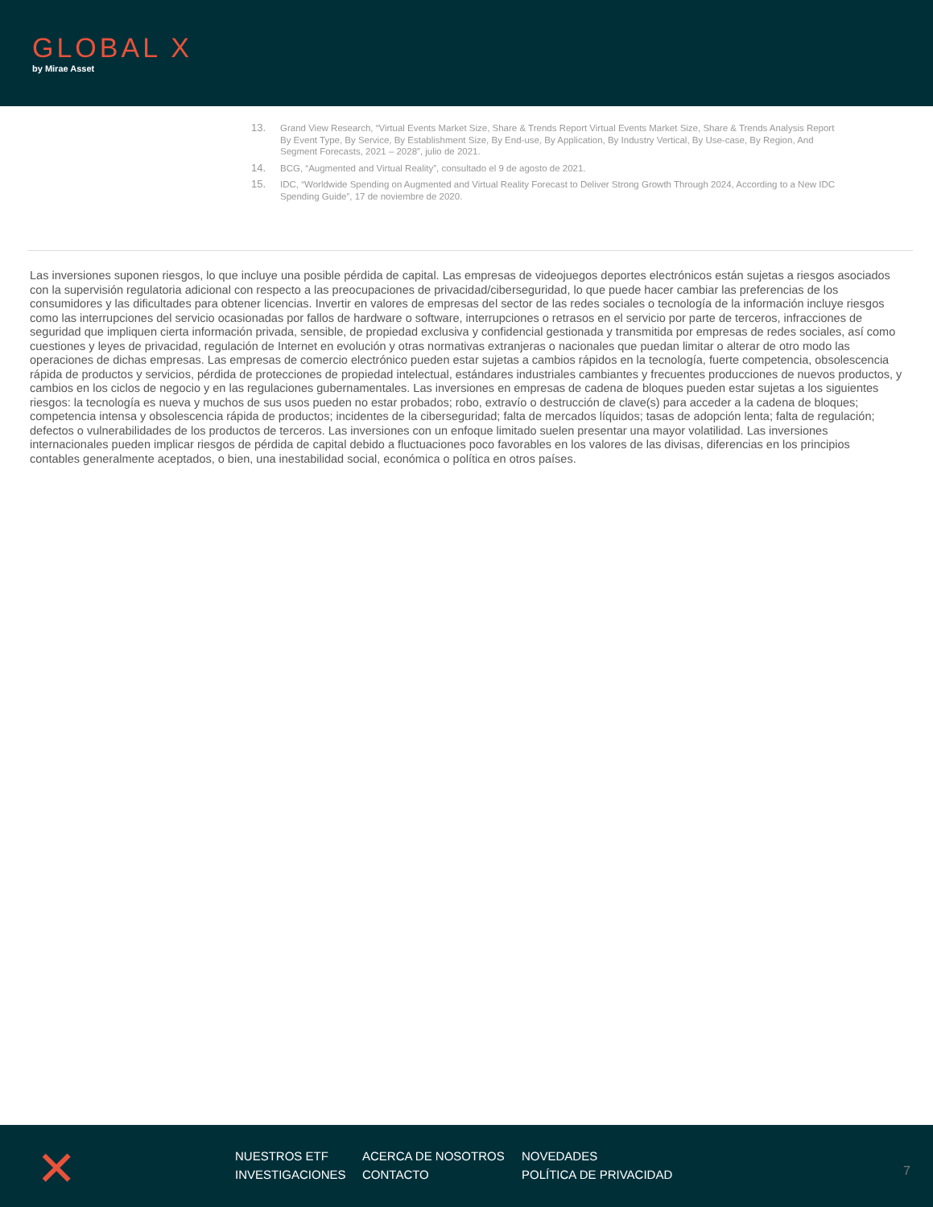GLOBAL X
by Mirae Asset
13. Grand View Research, “Virtual Events Market Size, Share & Trends Report Virtual Events Market Size, Share & Trends Analysis Report By Event Type, By Service, By Establishment Size, By End-use, By Application, By Industry Vertical, By Use-case, By Region, And Segment Forecasts, 2021 – 2028”, julio de 2021.
14. BCG, “Augmented and Virtual Reality”, consultado el 9 de agosto de 2021.
15. IDC, “Worldwide Spending on Augmented and Virtual Reality Forecast to Deliver Strong Growth Through 2024, According to a New IDC Spending Guide”, 17 de noviembre de 2020.
Las inversiones suponen riesgos, lo que incluye una posible pérdida de capital. Las empresas de videojuegos deportes electrónicos están sujetas a riesgos asociados con la supervisión regulatoria adicional con respecto a las preocupaciones de privacidad/ciberseguridad, lo que puede hacer cambiar las preferencias de los consumidores y las dificultades para obtener licencias. Invertir en valores de empresas del sector de las redes sociales o tecnología de la información incluye riesgos como las interrupciones del servicio ocasionadas por fallos de hardware o software, interrupciones o retrasos en el servicio por parte de terceros, infracciones de seguridad que impliquen cierta información privada, sensible, de propiedad exclusiva y confidencial gestionada y transmitida por empresas de redes sociales, así como cuestiones y leyes de privacidad, regulación de Internet en evolución y otras normativas extranjeras o nacionales que puedan limitar o alterar de otro modo las operaciones de dichas empresas. Las empresas de comercio electrónico pueden estar sujetas a cambios rápidos en la tecnología, fuerte competencia, obsolescencia rápida de productos y servicios, pérdida de protecciones de propiedad intelectual, estándares industriales cambiantes y frecuentes producciones de nuevos productos, y cambios en los ciclos de negocio y en las regulaciones gubernamentales. Las inversiones en empresas de cadena de bloques pueden estar sujetas a los siguientes riesgos: la tecnología es nueva y muchos de sus usos pueden no estar probados; robo, extravío o destrucción de clave(s) para acceder a la cadena de bloques; competencia intensa y obsolescencia rápida de productos; incidentes de la ciberseguridad; falta de mercados líquidos; tasas de adopción lenta; falta de regulación; defectos o vulnerabilidades de los productos de terceros. Las inversiones con un enfoque limitado suelen presentar una mayor volatilidad. Las inversiones internacionales pueden implicar riesgos de pérdida de capital debido a fluctuaciones poco favorables en los valores de las divisas, diferencias en los principios contables generalmente aceptados, o bien, una inestabilidad social, económica o política en otros países.
✕
NUESTROS ETF
ACERCA DE NOSOTROS
NOVEDADES
INVESTIGACIONES
CONTACTO
POLÍTICA DE PRIVACIDAD
7